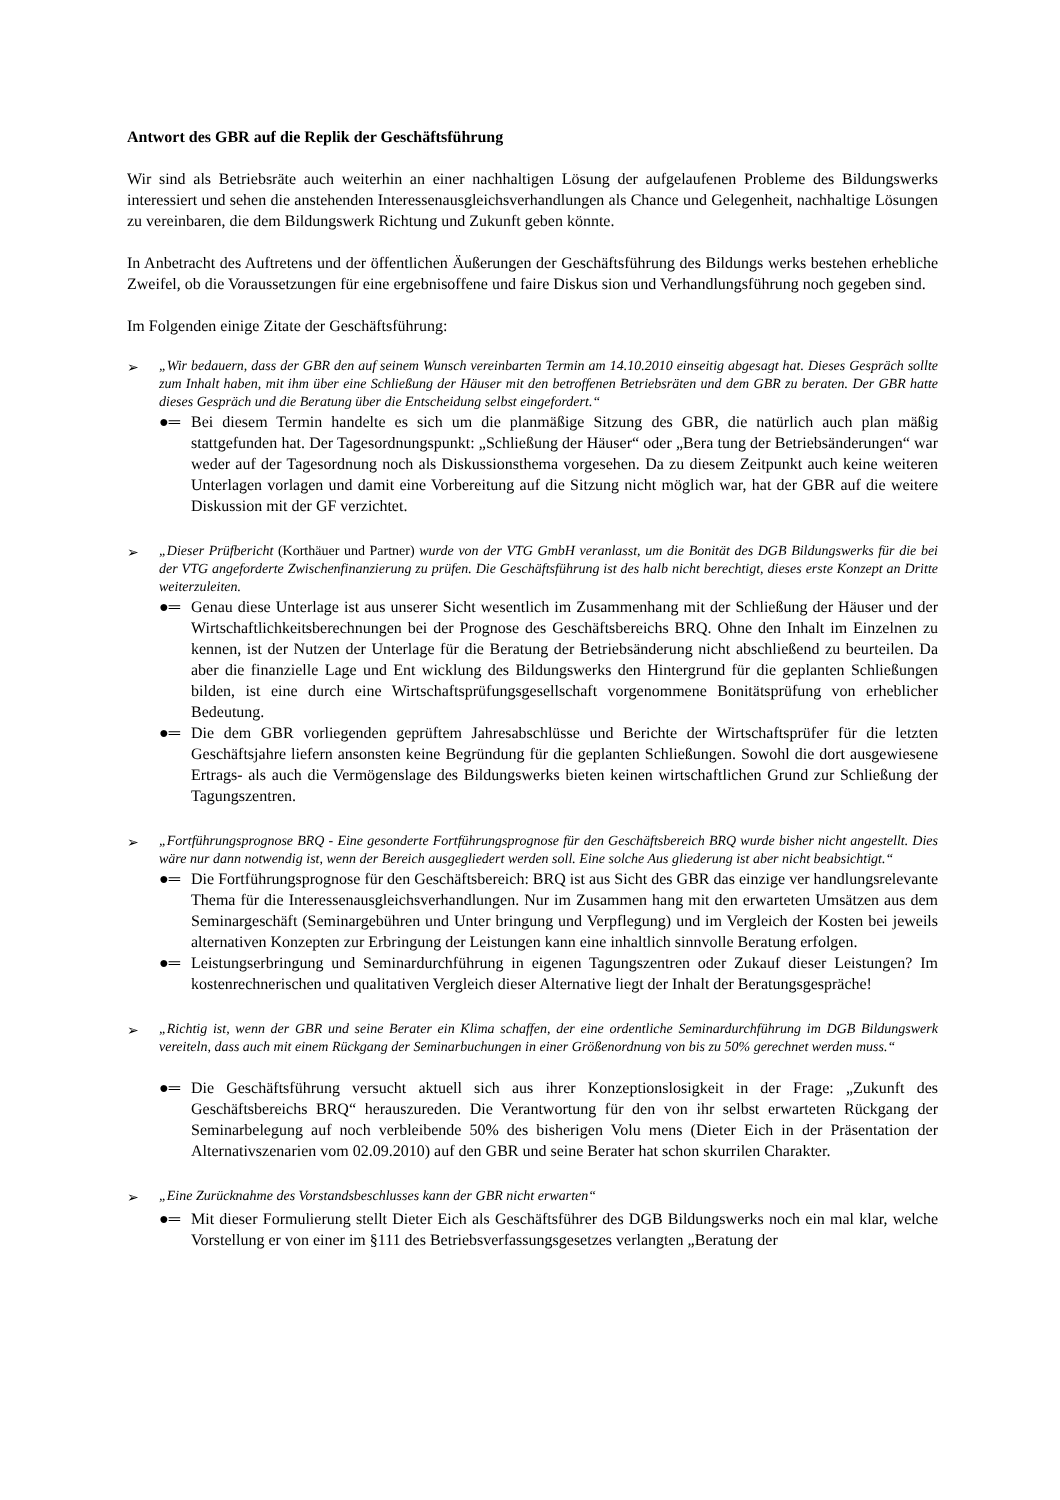Antwort des GBR auf die Replik der Geschäftsführung
Wir sind als Betriebsräte auch weiterhin an einer nachhaltigen Lösung der aufgelaufenen Probleme des Bildungswerks interessiert und sehen die anstehenden Interessenausgleichsverhandlungen als Chance und Gelegenheit, nachhaltige Lösungen zu vereinbaren, die dem Bildungswerk Richtung und Zukunft geben könnte.
In Anbetracht des Auftretens und der öffentlichen Äußerungen der Geschäftsführung des Bildungs werks bestehen erhebliche Zweifel, ob die Voraussetzungen für eine ergebnisoffene und faire Diskus sion und Verhandlungsführung noch gegeben sind.
Im Folgenden einige Zitate der Geschäftsführung:
➢ „Wir bedauern, dass der GBR den auf seinem Wunsch vereinbarten Termin am 14.10.2010 einseitig abgesagt hat. Dieses Gespräch sollte zum Inhalt haben, mit ihm über eine Schließung der Häuser mit den betroffenen Betriebsräten und dem GBR zu beraten. Der GBR hatte dieses Gespräch und die Beratung über die Entscheidung selbst eingefordert.“
●═ Bei diesem Termin handelte es sich um die planmäßige Sitzung des GBR, die natürlich auch plan mäßig stattgefunden hat. Der Tagesordnungspunkt: „Schließung der Häuser“ oder „Bera tung der Betriebsänderungen“ war weder auf der Tagesordnung noch als Diskussionsthema vorgesehen. Da zu diesem Zeitpunkt auch keine weiteren Unterlagen vorlagen und damit eine Vorbereitung auf die Sitzung nicht möglich war, hat der GBR auf die weitere Diskussion mit der GF verzichtet.
➢ „Dieser Prüfbericht (Korthäuer und Partner) wurde von der VTG GmbH veranlasst, um die Bonität des DGB Bildungswerks für die bei der VTG angeforderte Zwischenfinanzierung zu prüfen. Die Geschäftsführung ist des halb nicht berechtigt, dieses erste Konzept an Dritte weiterzuleiten.
●═ Genau diese Unterlage ist aus unserer Sicht wesentlich im Zusammenhang mit der Schließung der Häuser und der Wirtschaftlichkeitsberechnungen bei der Prognose des Geschäftsbereichs BRQ. Ohne den Inhalt im Einzelnen zu kennen, ist der Nutzen der Unterlage für die Beratung der Betriebsänderung nicht abschließend zu beurteilen. Da aber die finanzielle Lage und Ent wicklung des Bildungswerks den Hintergrund für die geplanten Schließungen bilden, ist eine durch eine Wirtschaftsprüfungsgesellschaft vorgenommene Bonitätsprüfung von erheblicher Bedeutung.
●═ Die dem GBR vorliegenden geprüftem Jahresabschlüsse und Berichte der Wirtschaftsprüfer für die letzten Geschäftsjahre liefern ansonsten keine Begründung für die geplanten Schließungen. Sowohl die dort ausgewiesene Ertrags- als auch die Vermögenslage des Bildungswerks bieten keinen wirtschaftlichen Grund zur Schließung der Tagungszentren.
➢ „Fortführungsprognose BRQ - Eine gesonderte Fortführungsprognose für den Geschäftsbereich BRQ wurde bisher nicht angestellt. Dies wäre nur dann notwendig ist, wenn der Bereich ausgegliedert werden soll. Eine solche Aus gliederung ist aber nicht beabsichtigt.“
●═ Die Fortführungsprognose für den Geschäftsbereich: BRQ ist aus Sicht des GBR das einzige ver handlungsrelevante Thema für die Interessenausgleichsverhandlungen. Nur im Zusammen hang mit den erwarteten Umsätzen aus dem Seminargeschäft (Seminargebühren und Unter bringung und Verpflegung) und im Vergleich der Kosten bei jeweils alternativen Konzepten zur Erbringung der Leistungen kann eine inhaltlich sinnvolle Beratung erfolgen.
●═ Leistungserbringung und Seminardurchführung in eigenen Tagungszentren oder Zukauf dieser Leistungen? Im kostenrechnerischen und qualitativen Vergleich dieser Alternative liegt der Inhalt der Beratungsgespräche!
➢ „Richtig ist, wenn der GBR und seine Berater ein Klima schaffen, der eine ordentliche Seminardurchführung im DGB Bildungswerk vereiteln, dass auch mit einem Rückgang der Seminarbuchungen in einer Größenordnung von bis zu 50% gerechnet werden muss.“
●═ Die Geschäftsführung versucht aktuell sich aus ihrer Konzeptionslosigkeit in der Frage: „Zukunft des Geschäftsbereichs BRQ“ herauszureden. Die Verantwortung für den von ihr selbst erwarteten Rückgang der Seminarbelegung auf noch verbleibende 50% des bisherigen Volu mens (Dieter Eich in der Präsentation der Alternativszenarien vom 02.09.2010) auf den GBR und seine Berater hat schon skurrilen Charakter.
➢ „Eine Zurücknahme des Vorstandsbeschlusses kann der GBR nicht erwarten“
●═ Mit dieser Formulierung stellt Dieter Eich als Geschäftsführer des DGB Bildungswerks noch ein mal klar, welche Vorstellung er von einer im §111 des Betriebsverfassungsgesetzes verlangten „Beratung der